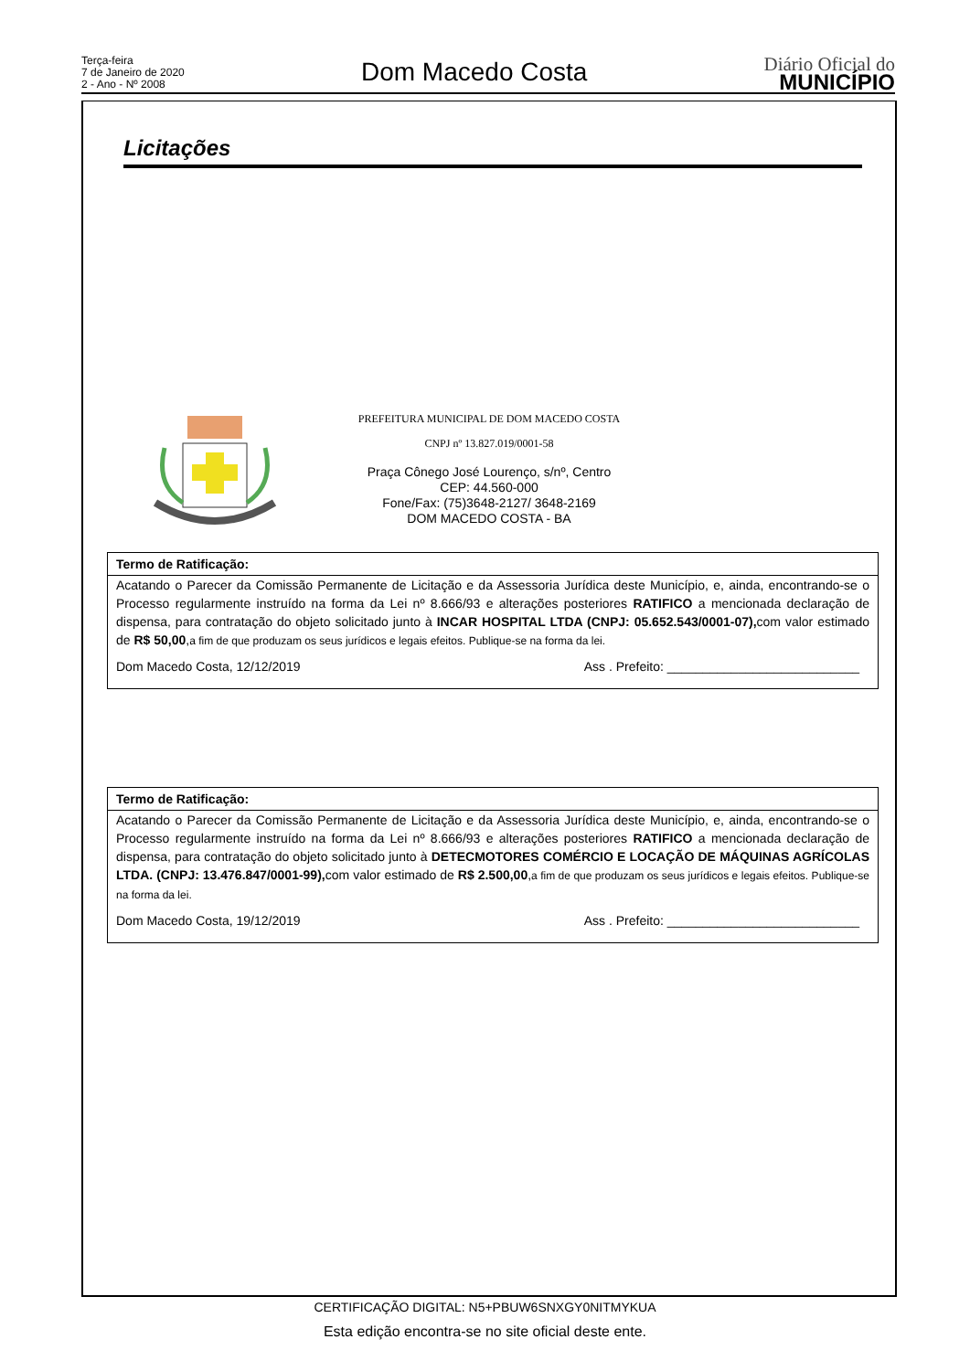Terça-feira
7 de Janeiro de 2020
2 - Ano - Nº 2008
Dom Macedo Costa
Diário Oficial do
MUNICÍPIO
Licitações
PREFEITURA MUNICIPAL DE DOM MACEDO COSTA
CNPJ nº 13.827.019/0001-58
Praça Cônego José Lourenço, s/nº, Centro
CEP: 44.560-000
Fone/Fax: (75)3648-2127/ 3648-2169
DOM MACEDO COSTA - BA
Termo de Ratificação:
Acatando o Parecer da Comissão Permanente de Licitação e da Assessoria Jurídica deste Município, e, ainda, encontrando-se o Processo regularmente instruído na forma da Lei nº 8.666/93 e alterações posteriores RATIFICO a mencionada declaração de dispensa, para contratação do objeto solicitado junto à INCAR HOSPITAL LTDA (CNPJ: 05.652.543/0001-07), com valor estimado de R$ 50,00,a fim de que produzam os seus jurídicos e legais efeitos. Publique-se na forma da lei.
Dom Macedo Costa, 12/12/2019 Ass . Prefeito: ___________________________
Termo de Ratificação:
Acatando o Parecer da Comissão Permanente de Licitação e da Assessoria Jurídica deste Município, e, ainda, encontrando-se o Processo regularmente instruído na forma da Lei nº 8.666/93 e alterações posteriores RATIFICO a mencionada declaração de dispensa, para contratação do objeto solicitado junto à DETECMOTORES COMÉRCIO E LOCAÇÃO DE MÁQUINAS AGRÍCOLAS LTDA. (CNPJ: 13.476.847/0001-99), com valor estimado de R$ 2.500,00,a fim de que produzam os seus jurídicos e legais efeitos. Publique-se na forma da lei.
Dom Macedo Costa, 19/12/2019 Ass . Prefeito: ___________________________
CERTIFICAÇÃO DIGITAL: N5+PBUW6SNXGY0NITMYKUA
Esta edição encontra-se no site oficial deste ente.